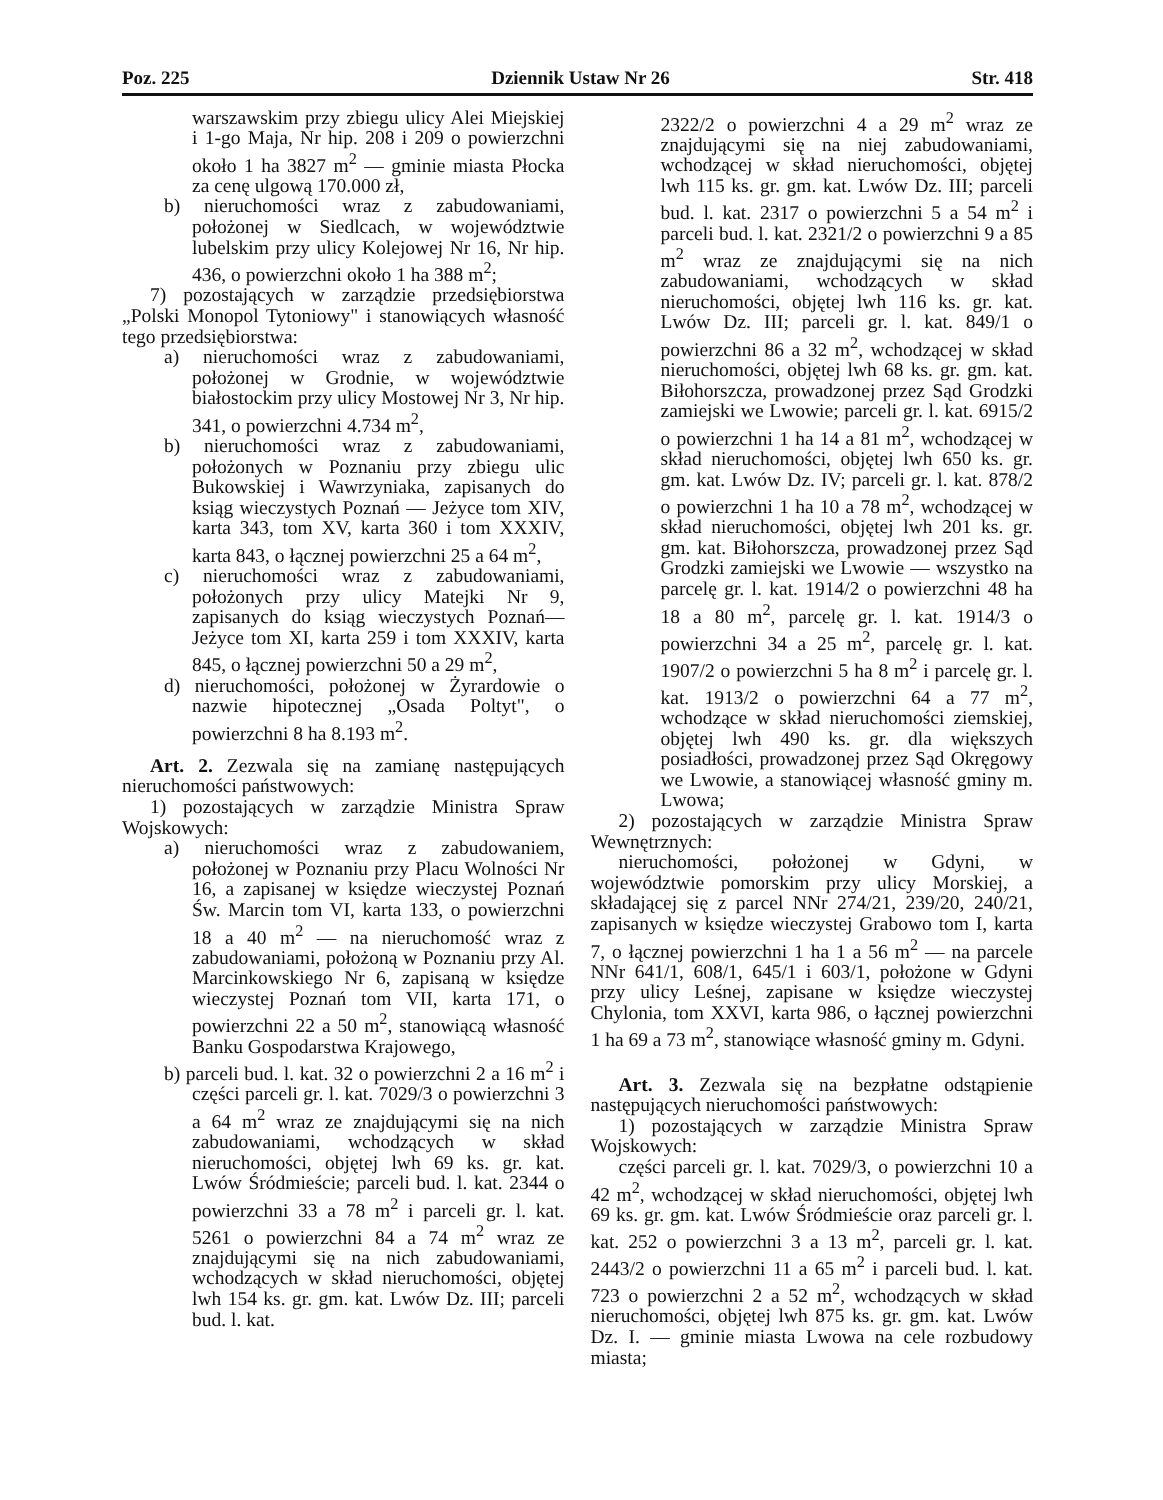Poz. 225 Dziennik Ustaw Nr 26 Str. 418
warszawskim przy zbiegu ulicy Alei Miejskiej i 1-go Maja, Nr hip. 208 i 209 o powierzchni około 1 ha 3827 m<sup>2</sup> — gminie miasta Płocka za cenę ulgową 170.000 zł,
b) nieruchomości wraz z zabudowaniami, położonej w Siedlcach, w województwie lubelskim przy ulicy Kolejowej Nr 16, Nr hip. 436, o powierzchni około 1 ha 388 m<sup>2</sup>;
7) pozostających w zarządzie przedsiębiorstwa „Polski Monopol Tytoniowy" i stanowiących własność tego przedsiębiorstwa:
a) nieruchomości wraz z zabudowaniami, położonej w Grodnie, w województwie białostockim przy ulicy Mostowej Nr 3, Nr hip. 341, o powierzchni 4.734 m<sup>2</sup>,
b) nieruchomości wraz z zabudowaniami, położonych w Poznaniu przy zbiegu ulic Bukowskiej i Wawrzyniaka, zapisanych do ksiąg wieczystych Poznań — Jeżyce tom XIV, karta 343, tom XV, karta 360 i tom XXXIV, karta 843, o łącznej powierzchni 25 a 64 m<sup>2</sup>,
c) nieruchomości wraz z zabudowaniami, położonych przy ulicy Matejki Nr 9, zapisanych do ksiąg wieczystych Poznań— Jeżyce tom XI, karta 259 i tom XXXIV, karta 845, o łącznej powierzchni 50 a 29 m<sup>2</sup>,
d) nieruchomości, położonej w Żyrardowie o nazwie hipotecznej „Osada Poltyt", o powierzchni 8 ha 8.193 m<sup>2</sup>.
Art. 2. Zezwala się na zamianę następujących nieruchomości państwowych:
1) pozostających w zarządzie Ministra Spraw Wojskowych:
a) nieruchomości wraz z zabudowaniem, położonej w Poznaniu przy Placu Wolności Nr 16, a zapisanej w księdze wieczystej Poznań Św. Marcin tom VI, karta 133, o powierzchni 18 a 40 m<sup>2</sup> — na nieruchomość wraz z zabudowaniami, położoną w Poznaniu przy Al. Marcinkowskiego Nr 6, zapisaną w księdze wieczystej Poznań tom VII, karta 171, o powierzchni 22 a 50 m<sup>2</sup>, stanowiącą własność Banku Gospodarstwa Krajowego,
b) parceli bud. l. kat. 32 o powierzchni 2 a 16 m<sup>2</sup> i części parceli gr. l. kat. 7029/3 o powierzchni 3 a 64 m<sup>2</sup> wraz ze znajdującymi się na nich zabudowaniami, wchodzących w skład nieruchomości, objętej lwh 69 ks. gr. kat. Lwów Śródmieście; parceli bud. l. kat. 2344 o powierzchni 33 a 78 m<sup>2</sup> i parceli gr. l. kat. 5261 o powierzchni 84 a 74 m<sup>2</sup> wraz ze znajdującymi się na nich zabudowaniami, wchodzących w skład nieruchomości, objętej lwh 154 ks. gr. gm. kat. Lwów Dz. III; parceli bud. l. kat.
2322/2 o powierzchni 4 a 29 m<sup>2</sup> wraz ze znajdującymi się na niej zabudowaniami, wchodzącej w skład nieruchomości, objętej lwh 115 ks. gr. gm. kat. Lwów Dz. III; parceli bud. l. kat. 2317 o powierzchni 5 a 54 m<sup>2</sup> i parceli bud. l. kat. 2321/2 o powierzchni 9 a 85 m<sup>2</sup> wraz ze znajdującymi się na nich zabudowaniami, wchodzących w skład nieruchomości, objętej lwh 116 ks. gr. kat. Lwów Dz. III; parceli gr. l. kat. 849/1 o powierzchni 86 a 32 m<sup>2</sup>, wchodzącej w skład nieruchomości, objętej lwh 68 ks. gr. gm. kat. Biłohorszcza, prowadzonej przez Sąd Grodzki zamiejski we Lwowie; parceli gr. l. kat. 6915/2 o powierzchni 1 ha 14 a 81 m<sup>2</sup>, wchodzącej w skład nieruchomości, objętej lwh 650 ks. gr. gm. kat. Lwów Dz. IV; parceli gr. l. kat. 878/2 o powierzchni 1 ha 10 a 78 m<sup>2</sup>, wchodzącej w skład nieruchomości, objętej lwh 201 ks. gr. gm. kat. Biłohorszcza, prowadzonej przez Sąd Grodzki zamiejski we Lwowie — wszystko na parcelę gr. l. kat. 1914/2 o powierzchni 48 ha 18 a 80 m<sup>2</sup>, parcelę gr. l. kat. 1914/3 o powierzchni 34 a 25 m<sup>2</sup>, parcelę gr. l. kat. 1907/2 o powierzchni 5 ha 8 m<sup>2</sup> i parcelę gr. l. kat. 1913/2 o powierzchni 64 a 77 m<sup>2</sup>, wchodzące w skład nieruchomości ziemskiej, objętej lwh 490 ks. gr. dla większych posiadłości, prowadzonej przez Sąd Okręgowy we Lwowie, a stanowiącej własność gminy m. Lwowa;
2) pozostających w zarządzie Ministra Spraw Wewnętrznych:
nieruchomości, położonej w Gdyni, w województwie pomorskim przy ulicy Morskiej, a składającej się z parcel NNr 274/21, 239/20, 240/21, zapisanych w księdze wieczystej Grabowo tom I, karta 7, o łącznej powierzchni 1 ha 1 a 56 m<sup>2</sup> — na parcele NNr 641/1, 608/1, 645/1 i 603/1, położone w Gdyni przy ulicy Leśnej, zapisane w księdze wieczystej Chylonia, tom XXVI, karta 986, o łącznej powierzchni 1 ha 69 a 73 m<sup>2</sup>, stanowiące własność gminy m. Gdyni.
Art. 3. Zezwala się na bezpłatne odstąpienie następujących nieruchomości państwowych:
1) pozostających w zarządzie Ministra Spraw Wojskowych:
części parceli gr. l. kat. 7029/3, o powierzchni 10 a 42 m<sup>2</sup>, wchodzącej w skład nieruchomości, objętej lwh 69 ks. gr. gm. kat. Lwów Śródmieście oraz parceli gr. l. kat. 252 o powierzchni 3 a 13 m<sup>2</sup>, parceli gr. l. kat. 2443/2 o powierzchni 11 a 65 m<sup>2</sup> i parceli bud. l. kat. 723 o powierzchni 2 a 52 m<sup>2</sup>, wchodzących w skład nieruchomości, objętej lwh 875 ks. gr. gm. kat. Lwów Dz. I. — gminie miasta Lwowa na cele rozbudowy miasta;